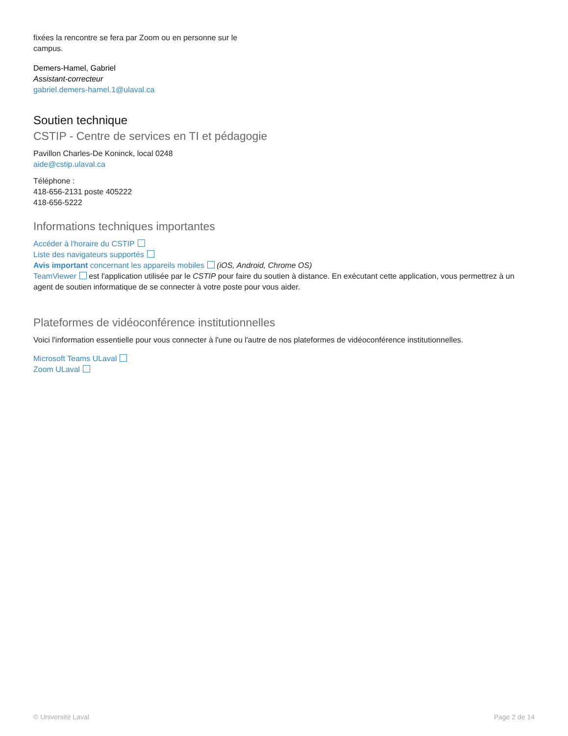fixées la rencontre se fera par Zoom ou en personne sur le campus.
Demers-Hamel, Gabriel
Assistant-correcteur
gabriel.demers-hamel.1@ulaval.ca
Soutien technique
CSTIP - Centre de services en TI et pédagogie
Pavillon Charles-De Koninck, local 0248
aide@cstip.ulaval.ca
Téléphone :
418-656-2131 poste 405222
418-656-5222
Informations techniques importantes
Accéder à l'horaire du CSTIP
Liste des navigateurs supportés
Avis important concernant les appareils mobiles (iOS, Android, Chrome OS)
TeamViewer est l'application utilisée par le CSTIP pour faire du soutien à distance. En exécutant cette application, vous permettrez à un agent de soutien informatique de se connecter à votre poste pour vous aider.
Plateformes de vidéoconférence institutionnelles
Voici l'information essentielle pour vous connecter à l'une ou l'autre de nos plateformes de vidéoconférence institutionnelles.
Microsoft Teams ULaval
Zoom ULaval
© Université Laval Page 2 de 14